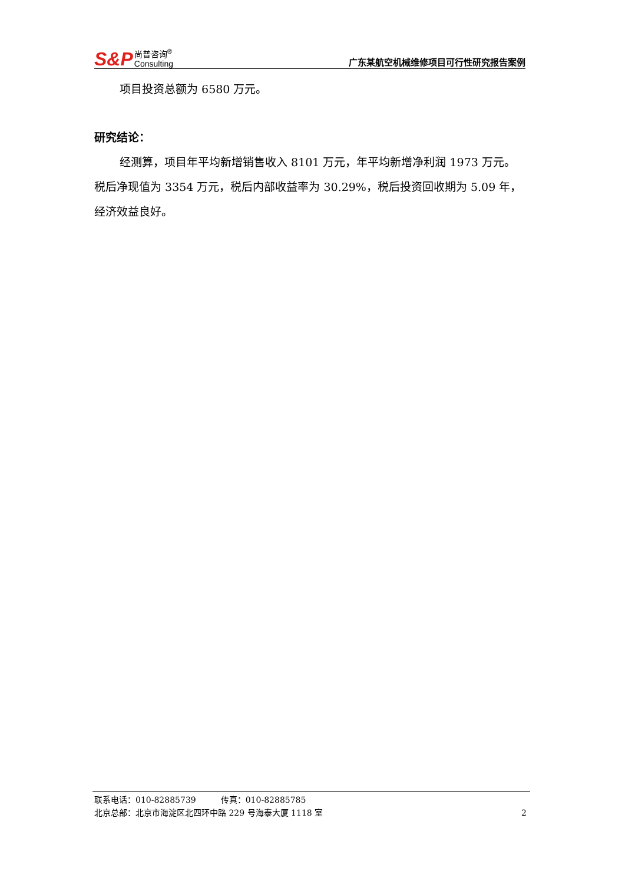S&P 尚普咨询<sup>®</sup>
Consulting
广东某航空机械维修项目可行性研究报告案例
项目投资总额为 6580 万元。
研究结论：
经测算，项目年平均新增销售收入 8101 万元，年平均新增净利润 1973 万元。税后净现值为 3354 万元，税后内部收益率为 30.29%，税后投资回收期为 5.09 年，经济效益良好。
联系电话：010-82885739　　　传真：010-82885785
北京总部：北京市海淀区北四环中路 229 号海泰大厦 1118 室 2